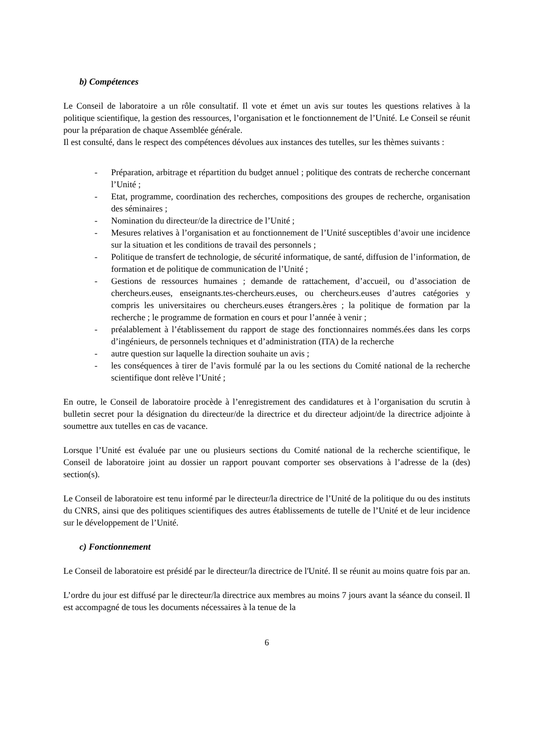b) Compétences
Le Conseil de laboratoire a un rôle consultatif. Il vote et émet un avis sur toutes les questions relatives à la politique scientifique, la gestion des ressources, l’organisation et le fonctionnement de l’Unité. Le Conseil se réunit pour la préparation de chaque Assemblée générale.
Il est consulté, dans le respect des compétences dévolues aux instances des tutelles, sur les thèmes suivants :
- Préparation, arbitrage et répartition du budget annuel ; politique des contrats de recherche concernant l’Unité ;
- Etat, programme, coordination des recherches, compositions des groupes de recherche, organisation des séminaires ;
- Nomination du directeur/de la directrice de l’Unité ;
- Mesures relatives à l’organisation et au fonctionnement de l’Unité susceptibles d’avoir une incidence sur la situation et les conditions de travail des personnels ;
- Politique de transfert de technologie, de sécurité informatique, de santé, diffusion de l’information, de formation et de politique de communication de l’Unité ;
- Gestions de ressources humaines ; demande de rattachement, d’accueil, ou d’association de chercheurs.euses, enseignants.tes-chercheurs.euses, ou chercheurs.euses d’autres catégories y compris les universitaires ou chercheurs.euses étrangers.ères ; la politique de formation par la recherche ; le programme de formation en cours et pour l’année à venir ;
- préalablement à l’établissement du rapport de stage des fonctionnaires nommés.ées dans les corps d’ingénieurs, de personnels techniques et d’administration (ITA) de la recherche
- autre question sur laquelle la direction souhaite un avis ;
- les conséquences à tirer de l’avis formulé par la ou les sections du Comité national de la recherche scientifique dont relève l’Unité ;
En outre, le Conseil de laboratoire procède à l’enregistrement des candidatures et à l’organisation du scrutin à bulletin secret pour la désignation du directeur/de la directrice et du directeur adjoint/de la directrice adjointe à soumettre aux tutelles en cas de vacance.
Lorsque l’Unité est évaluée par une ou plusieurs sections du Comité national de la recherche scientifique, le Conseil de laboratoire joint au dossier un rapport pouvant comporter ses observations à l’adresse de la (des) section(s).
Le Conseil de laboratoire est tenu informé par le directeur/la directrice de l’Unité de la politique du ou des instituts du CNRS, ainsi que des politiques scientifiques des autres établissements de tutelle de l’Unité et de leur incidence sur le développement de l’Unité.
c) Fonctionnement
Le Conseil de laboratoire est présidé par le directeur/la directrice de l'Unité. Il se réunit au moins quatre fois par an.
L’ordre du jour est diffusé par le directeur/la directrice aux membres au moins 7 jours avant la séance du conseil. Il est accompagné de tous les documents nécessaires à la tenue de la
6